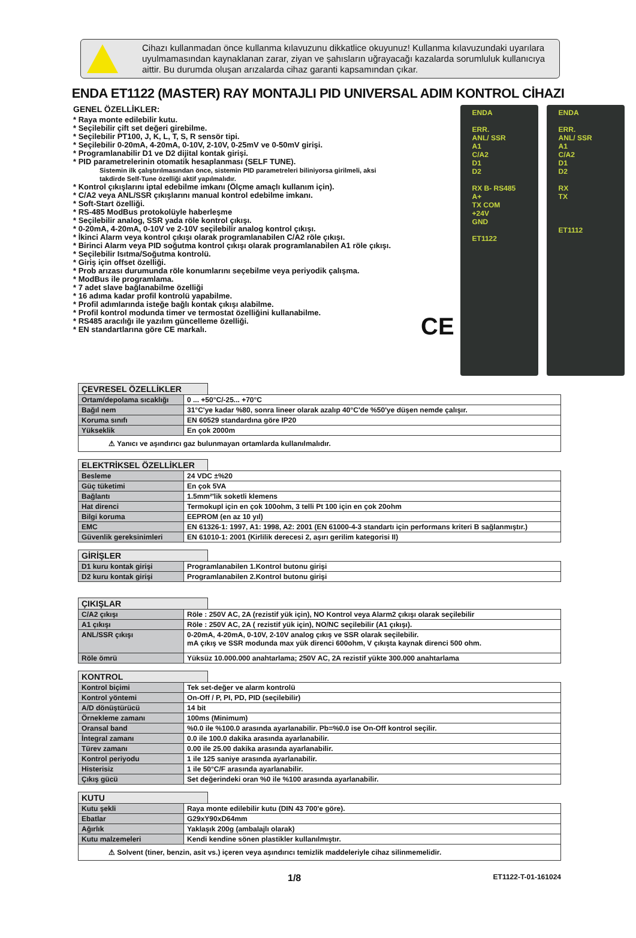Cihazı kullanmadan önce kullanma kılavuzunu dikkatlice okuyunuz! Kullanma kılavuzundaki uyarılara uyulmamasından kaynaklanan zarar, ziyan ve şahısların uğrayacağı kazalarda sorumluluk kullanıcıya aittir. Bu durumda oluşan arızalarda cihaz garanti kapsamından çıkar.
ENDA ET1122 (MASTER) RAY MONTAJLI PID UNIVERSAL ADIM KONTROL CİHAZI
GENEL ÖZELLİKLER:
* Raya monte edilebilir kutu.
* Seçilebilir çift set değeri girebilme.
* Seçilebilir PT100, J, K, L, T, S, R sensör tipi.
* Seçilebilir 0-20mA, 4-20mA, 0-10V, 2-10V, 0-25mV ve 0-50mV girişi.
* Programlanabilir D1 ve D2 dijital kontak girişi.
* PID parametrelerinin otomatik hesaplanması (SELF TUNE).
Sistemin ilk çalıştırılmasından önce, sistemin PID parametreleri biliniyorsa girilmeli, aksi takdirde Self-Tune özelliği aktif yapılmalıdır.
* Kontrol çıkışlarını iptal edebilme imkanı (Ölçme amaçlı kullanım için).
* C/A2 veya ANL/SSR çıkışlarını manual kontrol edebilme imkanı.
* Soft-Start özelliği.
* RS-485 ModBus protokolüyle haberleşme
* Seçilebilir analog, SSR yada röle kontrol çıkışı.
* 0-20mA, 4-20mA, 0-10V ve 2-10V seçilebilir analog kontrol çıkışı.
* İkinci Alarm veya kontrol çıkışı olarak programlanabilen C/A2 röle çıkışı.
* Birinci Alarm veya PID soğutma kontrol çıkışı olarak programlanabilen A1 röle çıkışı.
* Seçilebilir Isıtma/Soğutma kontrolü.
* Giriş için offset özelliği.
* Prob arızası durumunda röle konumlarını seçebilme veya periyodik çalışma.
* ModBus ile programlama.
* 7 adet slave bağlanabilme özelliği
* 16 adıma kadar profil kontrolü yapabilme.
* Profil adımlarında isteğe bağlı kontak çıkışı alabilme.
* Profil kontrol modunda timer ve termostat özelliğini kullanabilme.
* RS485 aracılığı ile yazılım güncelleme özelliği.
* EN standartlarına göre CE markalı.
CE
ENDA
ERR.
ANL/ SSR
A1
C/A2
D1
D2
RX B- RS485 A+
TX COM
+24V
GND
ET1122
ENDA
ERR.
ANL/ SSR
A1
C/A2
D1
D2
RX
TX
ET1112
ÇEVRESEL ÖZELLİKLER
| Ortam/depolama sıcaklığı | 0 ... +50°C/-25... +70°C |
| Bağıl nem | 31°C'ye kadar %80, sonra lineer olarak azalıp 40°C'de %50'ye düşen nemde çalışır. |
| Koruma sınıfı | EN 60529 standardına göre IP20 |
| Yükseklik | En çok 2000m |
| ⚠ Yanıcı ve aşındırıcı gaz bulunmayan ortamlarda kullanılmalıdır. | |
ELEKTRİKSEL ÖZELLİKLER
| Besleme | 24 VDC ±%20 |
| Güç tüketimi | En çok 5VA |
| Bağlantı | 1.5mm²'lik soketli klemens |
| Hat direnci | Termokupl için en çok 100ohm, 3 telli Pt 100 için en çok 20ohm |
| Bilgi koruma | EEPROM (en az 10 yıl) |
| EMC | EN 61326-1: 1997, A1: 1998, A2: 2001 (EN 61000-4-3 standartı için performans kriteri B sağlanmıştır.) |
| Güvenlik gereksinimleri | EN 61010-1: 2001 (Kirlilik derecesi 2, aşırı gerilim kategorisi II) |
GİRİŞLER
| D1 kuru kontak girişi | Programlanabilen 1.Kontrol butonu girişi |
| D2 kuru kontak girişi | Programlanabilen 2.Kontrol butonu girişi |
ÇIKIŞLAR
| C/A2 çıkışı | Röle : 250V AC, 2A (rezistif yük için), NO Kontrol veya Alarm2 çıkışı olarak seçilebilir |
| A1 çıkışı | Röle : 250V AC, 2A ( rezistif yük için), NO/NC seçilebilir (A1 çıkışı). |
| ANL/SSR çıkışı | 0-20mA, 4-20mA, 0-10V, 2-10V analog çıkış ve SSR olarak seçilebilir. mA çıkış ve SSR modunda max yük direnci 600ohm, V çıkışta kaynak direnci 500 ohm. |
| Röle ömrü | Yüksüz 10.000.000 anahtarlama; 250V AC, 2A rezistif yükte 300.000 anahtarlama |
KONTROL
| Kontrol biçimi | Tek set-değer ve alarm kontrolü |
| Kontrol yöntemi | On-Off / P, PI, PD, PID (seçilebilir) |
| A/D dönüştürücü | 14 bit |
| Örnekleme zamanı | 100ms (Minimum) |
| Oransal band | %0.0 ile %100.0 arasında ayarlanabilir. Pb=%0.0 ise On-Off kontrol seçilir. |
| İntegral zamanı | 0.0 ile 100.0 dakika arasında ayarlanabilir. |
| Türev zamanı | 0.00 ile 25.00 dakika arasında ayarlanabilir. |
| Kontrol periyodu | 1 ile 125 saniye arasında ayarlanabilir. |
| Histerisiz | 1 ile 50°C/F arasında ayarlanabilir. |
| Çıkış gücü | Set değerindeki oran %0 ile %100 arasında ayarlanabilir. |
KUTU
| Kutu şekli | Raya monte edilebilir kutu (DIN 43 700'e göre). |
| Ebatlar | G29xY90xD64mm |
| Ağırlık | Yaklaşık 200g (ambalajlı olarak) |
| Kutu malzemeleri | Kendi kendine sönen plastikler kullanılmıştır. |
| ⚠ Solvent (tiner, benzin, asit vs.) içeren veya aşındırıcı temizlik maddeleriyle cihaz silinmemelidir. | |
1/8 ET1122-T-01-161024